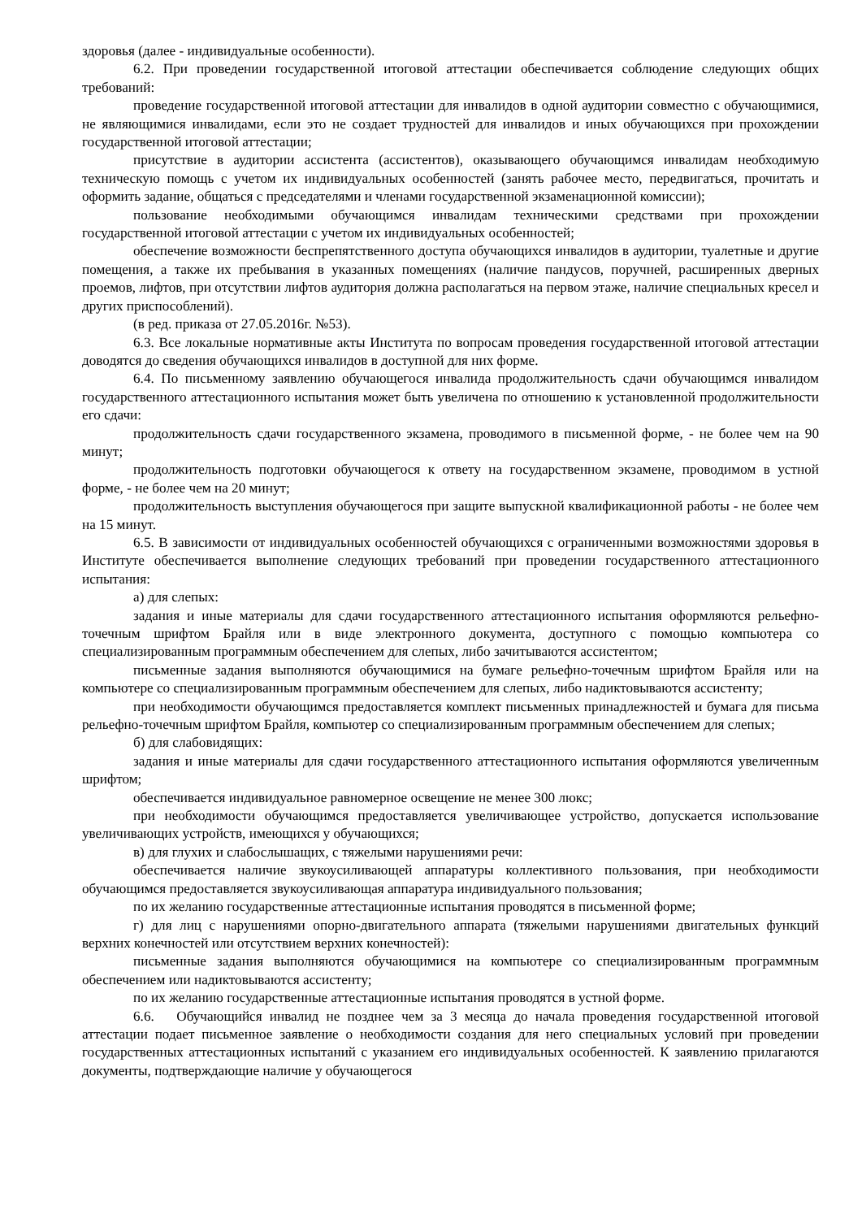здоровья (далее - индивидуальные особенности).
6.2. При проведении государственной итоговой аттестации обеспечивается соблюдение следующих общих требований:
проведение государственной итоговой аттестации для инвалидов в одной аудитории совместно с обучающимися, не являющимися инвалидами, если это не создает трудностей для инвалидов и иных обучающихся при прохождении государственной итоговой аттестации;
присутствие в аудитории ассистента (ассистентов), оказывающего обучающимся инвалидам необходимую техническую помощь с учетом их индивидуальных особенностей (занять рабочее место, передвигаться, прочитать и оформить задание, общаться с председателями и членами государственной экзаменационной комиссии);
пользование необходимыми обучающимся инвалидам техническими средствами при прохождении государственной итоговой аттестации с учетом их индивидуальных особенностей;
обеспечение возможности беспрепятственного доступа обучающихся инвалидов в аудитории, туалетные и другие помещения, а также их пребывания в указанных помещениях (наличие пандусов, поручней, расширенных дверных проемов, лифтов, при отсутствии лифтов аудитория должна располагаться на первом этаже, наличие специальных кресел и других приспособлений).
(в ред. приказа от 27.05.2016г. №53).
6.3. Все локальные нормативные акты Института по вопросам проведения государственной итоговой аттестации доводятся до сведения обучающихся инвалидов в доступной для них форме.
6.4. По письменному заявлению обучающегося инвалида продолжительность сдачи обучающимся инвалидом государственного аттестационного испытания может быть увеличена по отношению к установленной продолжительности его сдачи:
продолжительность сдачи государственного экзамена, проводимого в письменной форме, - не более чем на 90 минут;
продолжительность подготовки обучающегося к ответу на государственном экзамене, проводимом в устной форме, - не более чем на 20 минут;
продолжительность выступления обучающегося при защите выпускной квалификационной работы - не более чем на 15 минут.
6.5. В зависимости от индивидуальных особенностей обучающихся с ограниченными возможностями здоровья в Институте обеспечивается выполнение следующих требований при проведении государственного аттестационного испытания:
а) для слепых:
задания и иные материалы для сдачи государственного аттестационного испытания оформляются рельефно-точечным шрифтом Брайля или в виде электронного документа, доступного с помощью компьютера со специализированным программным обеспечением для слепых, либо зачитываются ассистентом;
письменные задания выполняются обучающимися на бумаге рельефно-точечным шрифтом Брайля или на компьютере со специализированным программным обеспечением для слепых, либо надиктовываются ассистенту;
при необходимости обучающимся предоставляется комплект письменных принадлежностей и бумага для письма рельефно-точечным шрифтом Брайля, компьютер со специализированным программным обеспечением для слепых;
б) для слабовидящих:
задания и иные материалы для сдачи государственного аттестационного испытания оформляются увеличенным шрифтом;
обеспечивается индивидуальное равномерное освещение не менее 300 люкс;
при необходимости обучающимся предоставляется увеличивающее устройство, допускается использование увеличивающих устройств, имеющихся у обучающихся;
в) для глухих и слабослышащих, с тяжелыми нарушениями речи:
обеспечивается наличие звукоусиливающей аппаратуры коллективного пользования, при необходимости обучающимся предоставляется звукоусиливающая аппаратура индивидуального пользования;
по их желанию государственные аттестационные испытания проводятся в письменной форме;
г) для лиц с нарушениями опорно-двигательного аппарата (тяжелыми нарушениями двигательных функций верхних конечностей или отсутствием верхних конечностей):
письменные задания выполняются обучающимися на компьютере со специализированным программным обеспечением или надиктовываются ассистенту;
по их желанию государственные аттестационные испытания проводятся в устной форме.
6.6. Обучающийся инвалид не позднее чем за 3 месяца до начала проведения государственной итоговой аттестации подает письменное заявление о необходимости создания для него специальных условий при проведении государственных аттестационных испытаний с указанием его индивидуальных особенностей. К заявлению прилагаются документы, подтверждающие наличие у обучающегося